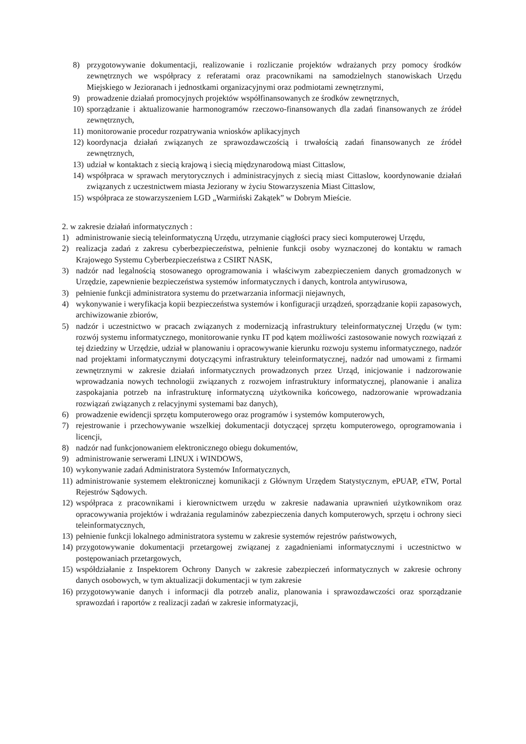8) przygotowywanie dokumentacji, realizowanie i rozliczanie projektów wdrażanych przy pomocy środków zewnętrznych we współpracy z referatami oraz pracownikami na samodzielnych stanowiskach Urzędu Miejskiego w Jezioranach i jednostkami organizacyjnymi oraz podmiotami zewnętrznymi,
9) prowadzenie działań promocyjnych projektów współfinansowanych ze środków zewnętrznych,
10) sporządzanie i aktualizowanie harmonogramów rzeczowo-finansowanych dla zadań finansowanych ze źródeł zewnętrznych,
11) monitorowanie procedur rozpatrywania wniosków aplikacyjnych
12) koordynacja działań związanych ze sprawozdawczością i trwałością zadań finansowanych ze źródeł zewnętrznych,
13) udział w kontaktach z siecią krajową i siecią międzynarodową miast Cittaslow,
14) współpraca w sprawach merytorycznych i administracyjnych z siecią miast Cittaslow, koordynowanie działań związanych z uczestnictwem miasta Jeziorany w życiu Stowarzyszenia Miast Cittaslow,
15) współpraca ze stowarzyszeniem LGD „Warmiński Zakątek” w Dobrym Mieście.
2. w zakresie działań informatycznych :
1) administrowanie siecią teleinformatyczną Urzędu, utrzymanie ciągłości pracy sieci komputerowej Urzędu,
2) realizacja zadań z zakresu cyberbezpieczeństwa, pełnienie funkcji osoby wyznaczonej do kontaktu w ramach Krajowego Systemu Cyberbezpieczeństwa z CSIRT NASK,
3) nadzór nad legalnością stosowanego oprogramowania i właściwym zabezpieczeniem danych gromadzonych w Urzędzie, zapewnienie bezpieczeństwa systemów informatycznych i danych, kontrola antywirusowa,
3) pełnienie funkcji administratora systemu do przetwarzania informacji niejawnych,
4) wykonywanie i weryfikacja kopii bezpieczeństwa systemów i konfiguracji urządzeń, sporządzanie kopii zapasowych, archiwizowanie zbiorów,
5) nadzór i uczestnictwo w pracach związanych z modernizacją infrastruktury teleinformatycznej Urzędu (w tym: rozwój systemu informatycznego, monitorowanie rynku IT pod kątem możliwości zastosowanie nowych rozwiązań z tej dziedziny w Urzędzie, udział w planowaniu i opracowywanie kierunku rozwoju systemu informatycznego, nadzór nad projektami informatycznymi dotyczącymi infrastruktury teleinformatycznej, nadzór nad umowami z firmami zewnętrznymi w zakresie działań informatycznych prowadzonych przez Urząd, inicjowanie i nadzorowanie wprowadzania nowych technologii związanych z rozwojem infrastruktury informatycznej, planowanie i analiza zaspokajania potrzeb na infrastrukturę informatyczną użytkownika końcowego, nadzorowanie wprowadzania rozwiązań związanych z relacyjnymi systemami baz danych),
6) prowadzenie ewidencji sprzętu komputerowego oraz programów i systemów komputerowych,
7) rejestrowanie i przechowywanie wszelkiej dokumentacji dotyczącej sprzętu komputerowego, oprogramowania i licencji,
8) nadzór nad funkcjonowaniem elektronicznego obiegu dokumentów,
9) administrowanie serwerami LINUX i WINDOWS,
10) wykonywanie zadań Administratora Systemów Informatycznych,
11) administrowanie systemem elektronicznej komunikacji z Głównym Urzędem Statystycznym, ePUAP, eTW, Portal Rejestrów Sądowych.
12) współpraca z pracownikami i kierownictwem urzędu w zakresie nadawania uprawnień użytkownikom oraz opracowywania projektów i wdrażania regulaminów zabezpieczenia danych komputerowych, sprzętu i ochrony sieci teleinformatycznych,
13) pełnienie funkcji lokalnego administratora systemu w zakresie systemów rejestrów państwowych,
14) przygotowywanie dokumentacji przetargowej związanej z zagadnieniami informatycznymi i uczestnictwo w postępowaniach przetargowych,
15) współdziałanie z Inspektorem Ochrony Danych w zakresie zabezpieczeń informatycznych w zakresie ochrony danych osobowych, w tym aktualizacji dokumentacji w tym zakresie
16) przygotowywanie danych i informacji dla potrzeb analiz, planowania i sprawozdawczości oraz sporządzanie sprawozdań i raportów z realizacji zadań w zakresie informatyzacji,